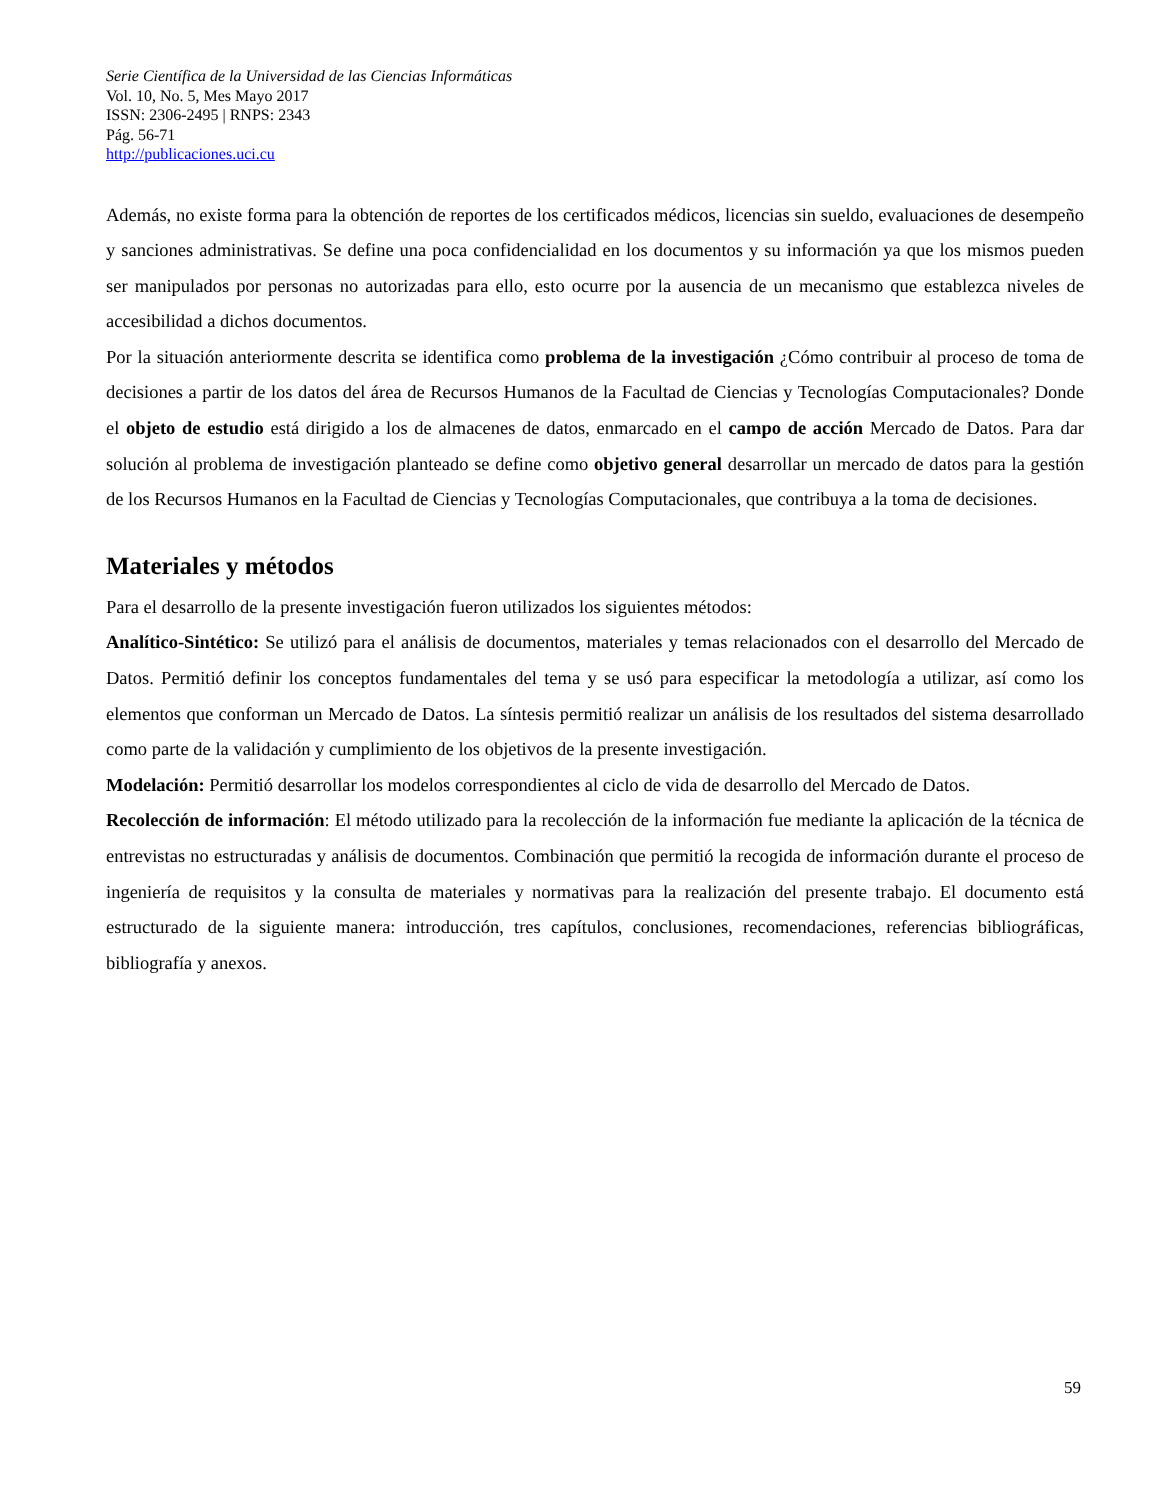Serie Científica de la Universidad de las Ciencias Informáticas
Vol. 10, No. 5, Mes Mayo 2017
ISSN: 2306-2495 | RNPS: 2343
Pág. 56-71
http://publicaciones.uci.cu
Además, no existe forma para la obtención de reportes de los certificados médicos, licencias sin sueldo, evaluaciones de desempeño y sanciones administrativas. Se define una poca confidencialidad en los documentos y su información ya que los mismos pueden ser manipulados por personas no autorizadas para ello, esto ocurre por la ausencia de un mecanismo que establezca niveles de accesibilidad a dichos documentos.
Por la situación anteriormente descrita se identifica como problema de la investigación ¿Cómo contribuir al proceso de toma de decisiones a partir de los datos del área de Recursos Humanos de la Facultad de Ciencias y Tecnologías Computacionales? Donde el objeto de estudio está dirigido a los de almacenes de datos, enmarcado en el campo de acción Mercado de Datos. Para dar solución al problema de investigación planteado se define como objetivo general desarrollar un mercado de datos para la gestión de los Recursos Humanos en la Facultad de Ciencias y Tecnologías Computacionales, que contribuya a la toma de decisiones.
Materiales y métodos
Para el desarrollo de la presente investigación fueron utilizados los siguientes métodos:
Analítico-Sintético: Se utilizó para el análisis de documentos, materiales y temas relacionados con el desarrollo del Mercado de Datos. Permitió definir los conceptos fundamentales del tema y se usó para especificar la metodología a utilizar, así como los elementos que conforman un Mercado de Datos. La síntesis permitió realizar un análisis de los resultados del sistema desarrollado como parte de la validación y cumplimiento de los objetivos de la presente investigación.
Modelación: Permitió desarrollar los modelos correspondientes al ciclo de vida de desarrollo del Mercado de Datos.
Recolección de información: El método utilizado para la recolección de la información fue mediante la aplicación de la técnica de entrevistas no estructuradas y análisis de documentos. Combinación que permitió la recogida de información durante el proceso de ingeniería de requisitos y la consulta de materiales y normativas para la realización del presente trabajo. El documento está estructurado de la siguiente manera: introducción, tres capítulos, conclusiones, recomendaciones, referencias bibliográficas, bibliografía y anexos.
59